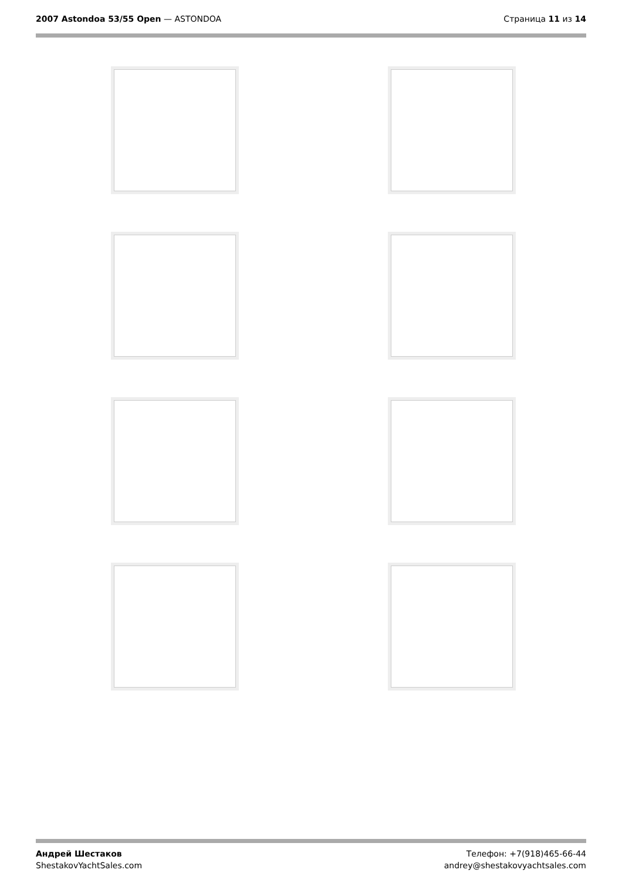2007 Astondoa 53/55 Open — ASTONDOA
Страница 11 из 14
Андрей Шестаков
ShestakovYachtSales.com
Телефон: +7(918)465-66-44
andrey@shestakovyachtsales.com